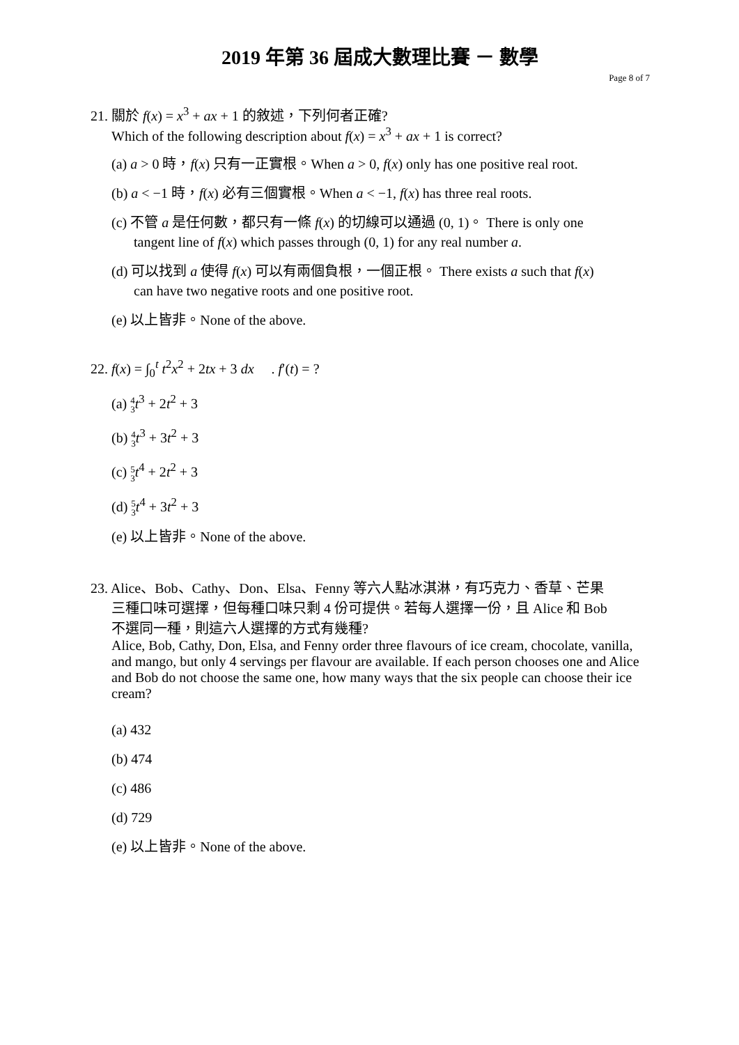2019 年第 36 屆成大數理比賽 － 數學
Page 8 of 7
21. 關於 f(x) = x<sup>3</sup> + ax + 1 的敘述，下列何者正確?
Which of the following description about f(x) = x<sup>3</sup> + ax + 1 is correct?
(a) a > 0 時，f(x) 只有一正實根。When a > 0, f(x) only has one positive real root.
(b) a < −1 時，f(x) 必有三個實根。When a < −1, f(x) has three real roots.
(c) 不管 a 是任何數，都只有一條 f(x) 的切線可以通過 (0, 1)。 There is only one
tangent line of f(x) which passes through (0, 1) for any real number a.
(d) 可以找到 a 使得 f(x) 可以有兩個負根，一個正根。 There exists a such that f(x)
can have two negative roots and one positive root.
(e) 以上皆非。None of the above.
22. f(x) = ∫<sub>0</sub><sup>t</sup> t<sup>2</sup>x<sup>2</sup> + 2tx + 3 dx . f′(t) = ?
(a) 4
3 t<sup>3</sup> + 2t<sup>2</sup> + 3
(b) 4
3 t<sup>3</sup> + 3t<sup>2</sup> + 3
(c) 5
3 t<sup>4</sup> + 2t<sup>2</sup> + 3
(d) 5
3 t<sup>4</sup> + 3t<sup>2</sup> + 3
(e) 以上皆非。None of the above.
23. Alice、Bob、Cathy、Don、Elsa、Fenny 等六人點冰淇淋，有巧克力、香草、芒果
三種口味可選擇，但每種口味只剩 4 份可提供。若每人選擇一份，且 Alice 和 Bob
不選同一種，則這六人選擇的方式有幾種?
Alice, Bob, Cathy, Don, Elsa, and Fenny order three flavours of ice cream, chocolate, vanilla, and mango, but only 4 servings per flavour are available. If each person chooses one and Alice and Bob do not choose the same one, how many ways that the six people can choose their ice cream?
(a) 432
(b) 474
(c) 486
(d) 729
(e) 以上皆非。None of the above.